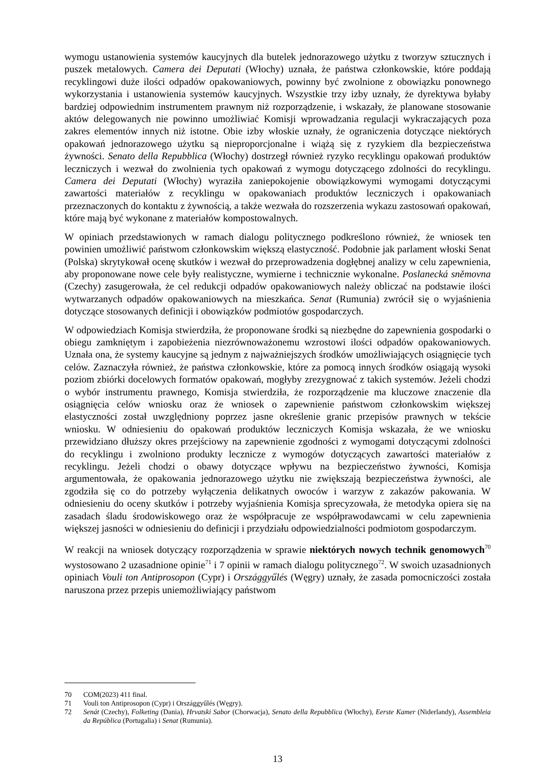wymogu ustanowienia systemów kaucyjnych dla butelek jednorazowego użytku z tworzyw sztucznych i puszek metalowych. Camera dei Deputati (Włochy) uznała, że państwa członkowskie, które poddają recyklingowi duże ilości odpadów opakowaniowych, powinny być zwolnione z obowiązku ponownego wykorzystania i ustanowienia systemów kaucyjnych. Wszystkie trzy izby uznały, że dyrektywa byłaby bardziej odpowiednim instrumentem prawnym niż rozporządzenie, i wskazały, że planowane stosowanie aktów delegowanych nie powinno umożliwiać Komisji wprowadzania regulacji wykraczających poza zakres elementów innych niż istotne. Obie izby włoskie uznały, że ograniczenia dotyczące niektórych opakowań jednorazowego użytku są nieproporcjonalne i wiążą się z ryzykiem dla bezpieczeństwa żywności. Senato della Repubblica (Włochy) dostrzegł również ryzyko recyklingu opakowań produktów leczniczych i wezwał do zwolnienia tych opakowań z wymogu dotyczącego zdolności do recyklingu. Camera dei Deputati (Włochy) wyraziła zaniepokojenie obowiązkowymi wymogami dotyczącymi zawartości materiałów z recyklingu w opakowaniach produktów leczniczych i opakowaniach przeznaczonych do kontaktu z żywnością, a także wezwała do rozszerzenia wykazu zastosowań opakowań, które mają być wykonane z materiałów kompostowalnych.
W opiniach przedstawionych w ramach dialogu politycznego podkreślono również, że wniosek ten powinien umożliwić państwom członkowskim większą elastyczność. Podobnie jak parlament włoski Senat (Polska) skrytykował ocenę skutków i wezwał do przeprowadzenia dogłębnej analizy w celu zapewnienia, aby proponowane nowe cele były realistyczne, wymierne i technicznie wykonalne. Poslanecká sněmovna (Czechy) zasugerowała, że cel redukcji odpadów opakowaniowych należy obliczać na podstawie ilości wytwarzanych odpadów opakowaniowych na mieszkańca. Senat (Rumunia) zwrócił się o wyjaśnienia dotyczące stosowanych definicji i obowiązków podmiotów gospodarczych.
W odpowiedziach Komisja stwierdziła, że proponowane środki są niezbędne do zapewnienia gospodarki o obiegu zamkniętym i zapobieżenia niezrównoważonemu wzrostowi ilości odpadów opakowaniowych. Uznała ona, że systemy kaucyjne są jednym z najważniejszych środków umożliwiających osiągnięcie tych celów. Zaznaczyła również, że państwa członkowskie, które za pomocą innych środków osiągają wysoki poziom zbiórki docelowych formatów opakowań, mogłyby zrezygnować z takich systemów. Jeżeli chodzi o wybór instrumentu prawnego, Komisja stwierdziła, że rozporządzenie ma kluczowe znaczenie dla osiągnięcia celów wniosku oraz że wniosek o zapewnienie państwom członkowskim większej elastyczności został uwzględniony poprzez jasne określenie granic przepisów prawnych w tekście wniosku. W odniesieniu do opakowań produktów leczniczych Komisja wskazała, że we wniosku przewidziano dłuższy okres przejściowy na zapewnienie zgodności z wymogami dotyczącymi zdolności do recyklingu i zwolniono produkty lecznicze z wymogów dotyczących zawartości materiałów z recyklingu. Jeżeli chodzi o obawy dotyczące wpływu na bezpieczeństwo żywności, Komisja argumentowała, że opakowania jednorazowego użytku nie zwiększają bezpieczeństwa żywności, ale zgodziła się co do potrzeby wyłączenia delikatnych owoców i warzyw z zakazów pakowania. W odniesieniu do oceny skutków i potrzeby wyjaśnienia Komisja sprecyzowała, że metodyka opiera się na zasadach śladu środowiskowego oraz że współpracuje ze współprawodawcami w celu zapewnienia większej jasności w odniesieniu do definicji i przydziału odpowiedzialności podmiotom gospodarczym.
W reakcji na wniosek dotyczący rozporządzenia w sprawie niektórych nowych technik genomowych<sup>70</sup> wystosowano 2 uzasadnione opinie<sup>71</sup> i 7 opinii w ramach dialogu politycznego<sup>72</sup>. W swoich uzasadnionych opiniach Vouli ton Antiprosopon (Cypr) i Országgyűlés (Węgry) uznały, że zasada pomocniczości została naruszona przez przepis uniemożliwiający państwom
70 COM(2023) 411 final.
71 Vouli ton Antiprosopon (Cypr) i Országgyűlés (Węgry).
72 Senát (Czechy), Folketing (Dania), Hrvatski Sabor (Chorwacja), Senato della Repubblica (Włochy), Eerste Kamer (Niderlandy), Assembleia da República (Portugalia) i Senat (Rumunia).
13